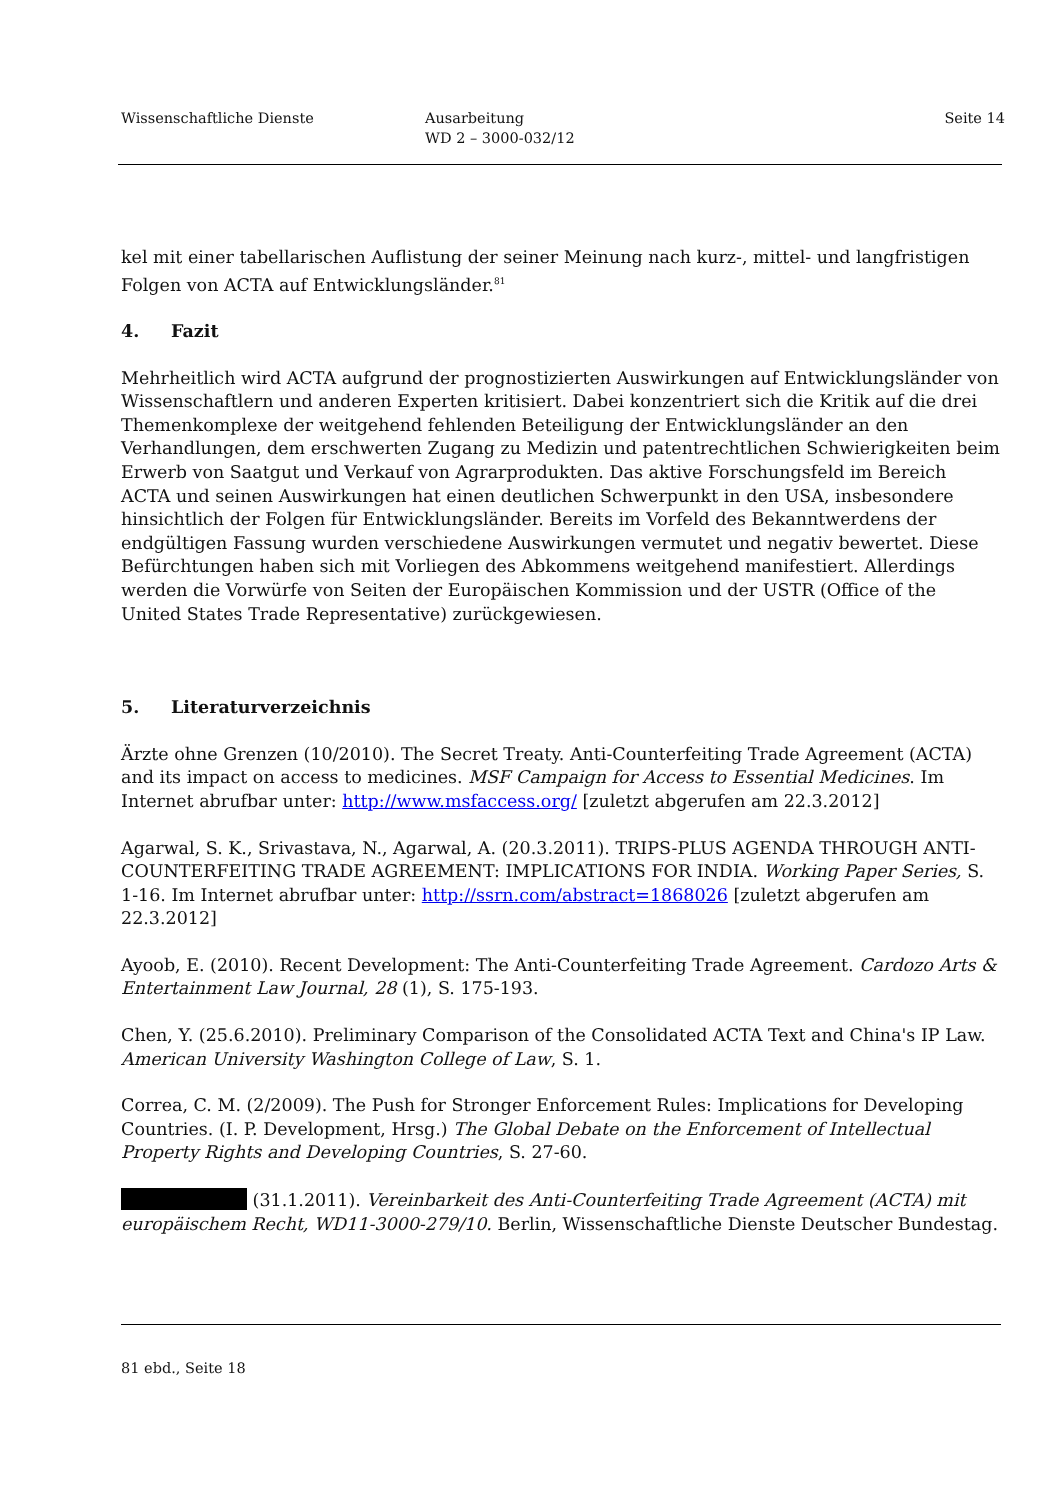Wissenschaftliche Dienste Ausarbeitung
WD 2 – 3000-032/12
Seite 14
kel mit einer tabellarischen Auflistung der seiner Meinung nach kurz-, mittel- und langfristigen Folgen von ACTA auf Entwicklungsländer.<sup>81</sup>
4. Fazit
Mehrheitlich wird ACTA aufgrund der prognostizierten Auswirkungen auf Entwicklungsländer von Wissenschaftlern und anderen Experten kritisiert. Dabei konzentriert sich die Kritik auf die drei Themenkomplexe der weitgehend fehlenden Beteiligung der Entwicklungsländer an den Verhandlungen, dem erschwerten Zugang zu Medizin und patentrechtlichen Schwierigkeiten beim Erwerb von Saatgut und Verkauf von Agrarprodukten. Das aktive Forschungsfeld im Bereich ACTA und seinen Auswirkungen hat einen deutlichen Schwerpunkt in den USA, insbesondere hinsichtlich der Folgen für Entwicklungsländer. Bereits im Vorfeld des Bekanntwerdens der endgültigen Fassung wurden verschiedene Auswirkungen vermutet und negativ bewertet. Diese Befürchtungen haben sich mit Vorliegen des Abkommens weitgehend manifestiert. Allerdings werden die Vorwürfe von Seiten der Europäischen Kommission und der USTR (Office of the United States Trade Representative) zurückgewiesen.
5. Literaturverzeichnis
Ärzte ohne Grenzen (10/2010). The Secret Treaty. Anti-Counterfeiting Trade Agreement (ACTA) and its impact on access to medicines. MSF Campaign for Access to Essential Medicines. Im Internet abrufbar unter: http://www.msfaccess.org/ [zuletzt abgerufen am 22.3.2012]
Agarwal, S. K., Srivastava, N., Agarwal, A. (20.3.2011). TRIPS-PLUS AGENDA THROUGH ANTI-COUNTERFEITING TRADE AGREEMENT: IMPLICATIONS FOR INDIA. Working Paper Series, S. 1-16. Im Internet abrufbar unter: http://ssrn.com/abstract=1868026 [zuletzt abgerufen am 22.3.2012]
Ayoob, E. (2010). Recent Development: The Anti-Counterfeiting Trade Agreement. Cardozo Arts & Entertainment Law Journal, 28 (1), S. 175-193.
Chen, Y. (25.6.2010). Preliminary Comparison of the Consolidated ACTA Text and China's IP Law. American University Washington College of Law, S. 1.
Correa, C. M. (2/2009). The Push for Stronger Enforcement Rules: Implications for Developing Countries. (I. P. Development, Hrsg.) The Global Debate on the Enforcement of Intellectual Property Rights and Developing Countries, S. 27-60.
(31.1.2011). Vereinbarkeit des Anti-Counterfeiting Trade Agreement (ACTA) mit europäischem Recht, WD11-3000-279/10. Berlin, Wissenschaftliche Dienste Deutscher Bundestag.
81 ebd., Seite 18